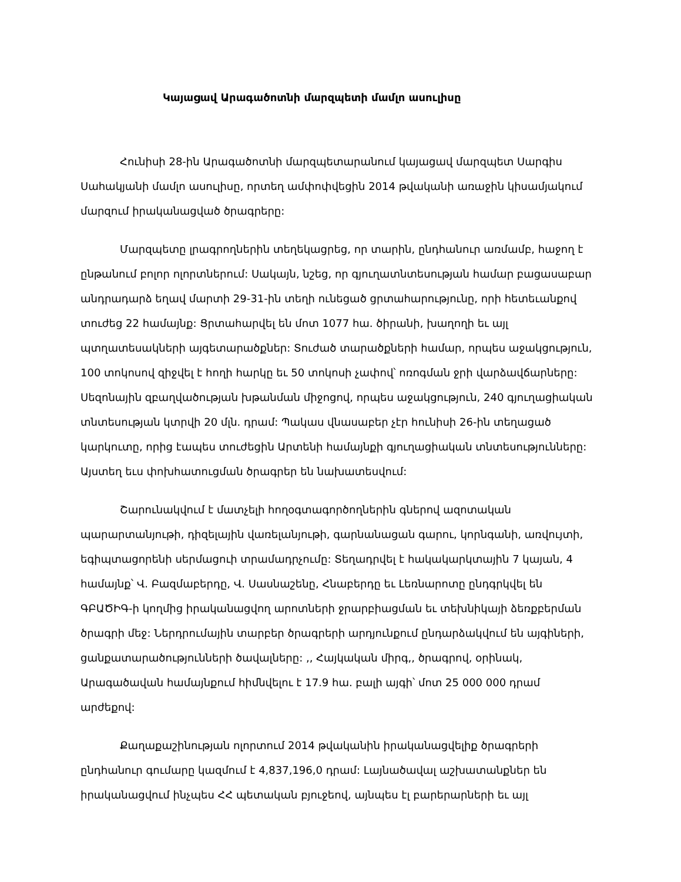Կայացավ Արագածոտնի մարզպետի մամլո ասուլիսը
Հունիսի 28-ին Արագածոտնի մարզպետարանում կայացավ մարզպետ Սարգիս Սահակյանի մամլո ասուլիսը, որտեղ ամփոփվեցին 2014 թվականի առաջին կիսամյակում մարզում իրականացված ծրագրերը:
Մարզպետը լրագրողներին տեղեկացրեց, որ տարին, ընդհանուր առմամբ, հաջող է ընթանում բոլոր ոլորտներում: Սակայն, նշեց, որ գյուղատնտեսության համար բացասաբար անդրադարձ եղավ մարտի 29-31-ին տեղի ունեցած ցրտահարությունը, որի հետեւանքով տուժեց 22 համայնք: Ցրտահարվել են մոտ 1077 հա. ծիրանի, խաղողի եւ այլ պտղատեսակների այգետարածքներ: Տուժած տարածքների համար, որպես աջակցություն, 100 տոկոսով զիջվել է հողի հարկը եւ 50 տոկոսի չափով՝ ոռոգման ջրի վարձավճարները: Սեզոնային զբաղվածության խթանման միջոցով, որպես աջակցություն, 240 գյուղացիական տնտեսության կտրվի 20 մլն. դրամ: Պակաս վնասաբեր չէր հունիսի 26-ին տեղացած կարկուտը, որից էապես տուժեցին Արտենի համայնքի գյուղացիական տնտեսությունները: Այստեղ եւս փոխհատուցման ծրագրեր են նախատեսվում:
Շարունակվում է մատչելի հողօգտագործողներին գներով ազոտական պարարտանյութի, դիզելային վառելանյութի, գարնանացան գարու, կորնգանի, առվույտի, եգիպտացորենի սերմացուի տրամադրչումը: Տեղադրվել է հակակարկտային 7 կայան, 4 համայնք՝ Վ. Բազմաբերդը, Վ. Սասնաշենը, Հնաբերդը եւ Լեռնարոտը ընդգրկվել են ԳԲԱԾԻԳ-ի կողմից իրականացվող արոտների ջրարբիացման եւ տեխնիկայի ձեռքբերման ծրագրի մեջ: Ներդրումային տարբեր ծրագրերի արդյունքում ընդարձակվում են այգիների, ցանքատարածությունների ծավալները: ,, Հայկական միրգ,, ծրագրով, օրինակ, Արագածավան համայնքում հիմնվելու է 17.9 հա. բալի այգի՝ մոտ 25 000 000 դրամ արժեքով:
Քաղաքաշինության ոլորտում 2014 թվականին իրականացվելիք ծրագրերի ընդհանուր գումարը կազմում է 4,837,196,0 դրամ: Լայնածավալ աշխատանքներ են իրականացվում ինչպես ՀՀ պետական բյուջեով, այնպես էլ բարերարների եւ այլ